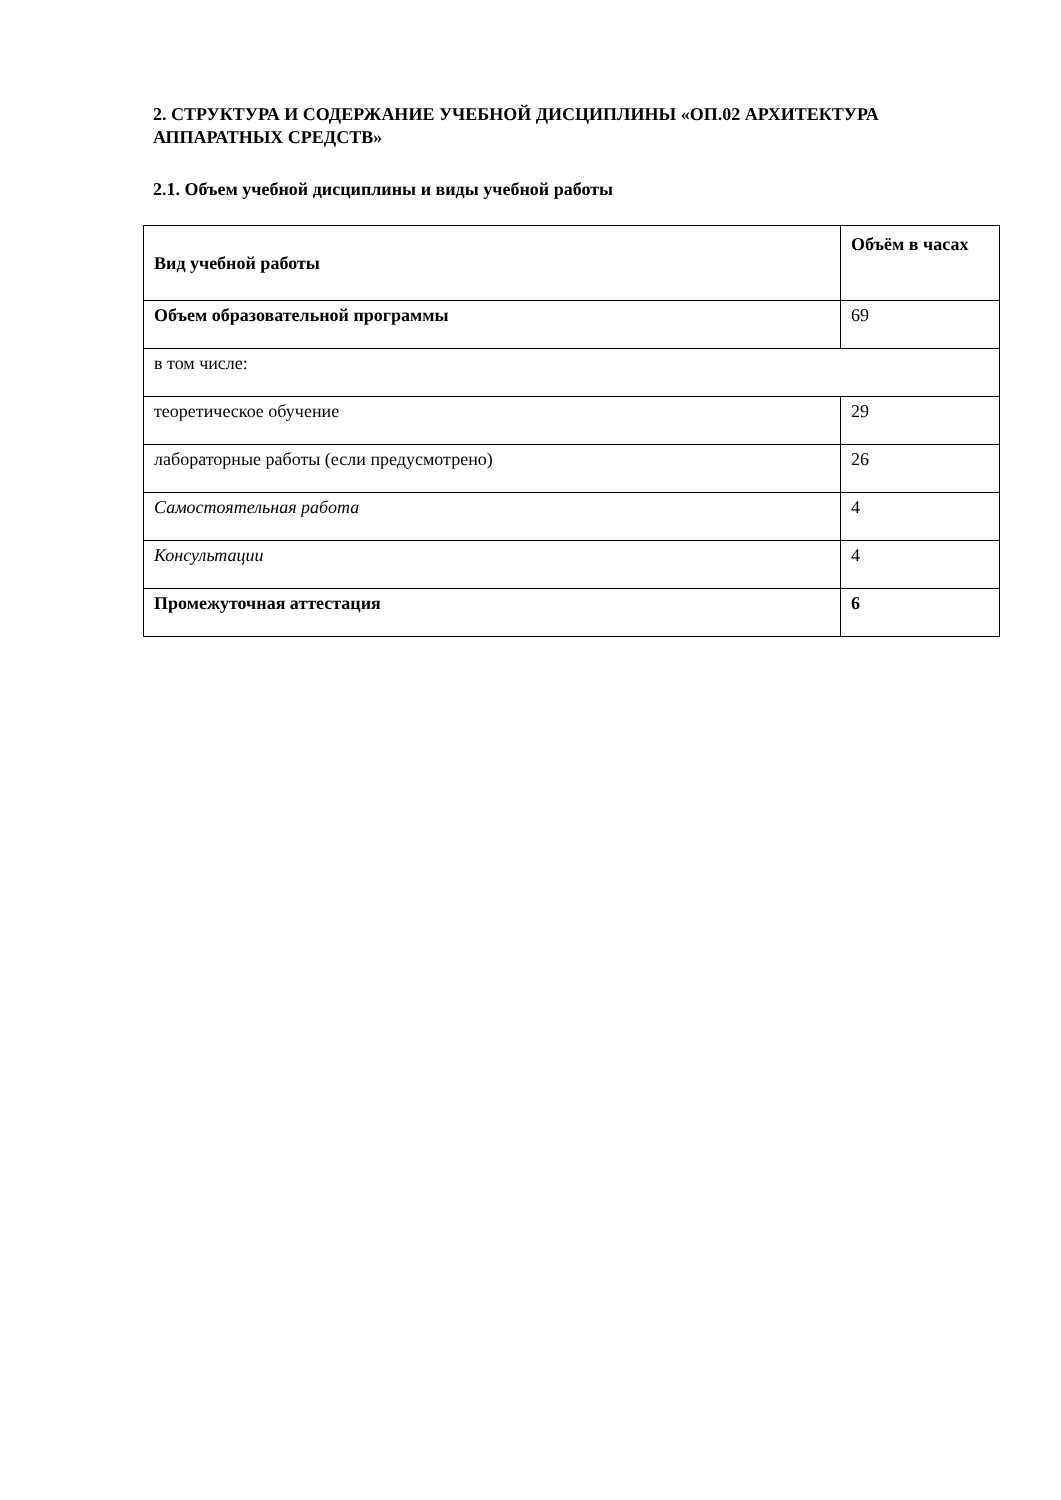2. СТРУКТУРА И СОДЕРЖАНИЕ УЧЕБНОЙ ДИСЦИПЛИНЫ «ОП.02 АРХИТЕКТУРА АППАРАТНЫХ СРЕДСТВ»
2.1. Объем учебной дисциплины и виды учебной работы
| Вид учебной работы | Объём в часах |
| --- | --- |
| Объем образовательной программы | 69 |
| в том числе: | |
| теоретическое обучение | 29 |
| лабораторные работы (если предусмотрено) | 26 |
| Самостоятельная работа | 4 |
| Консультации | 4 |
| Промежуточная аттестация | 6 |